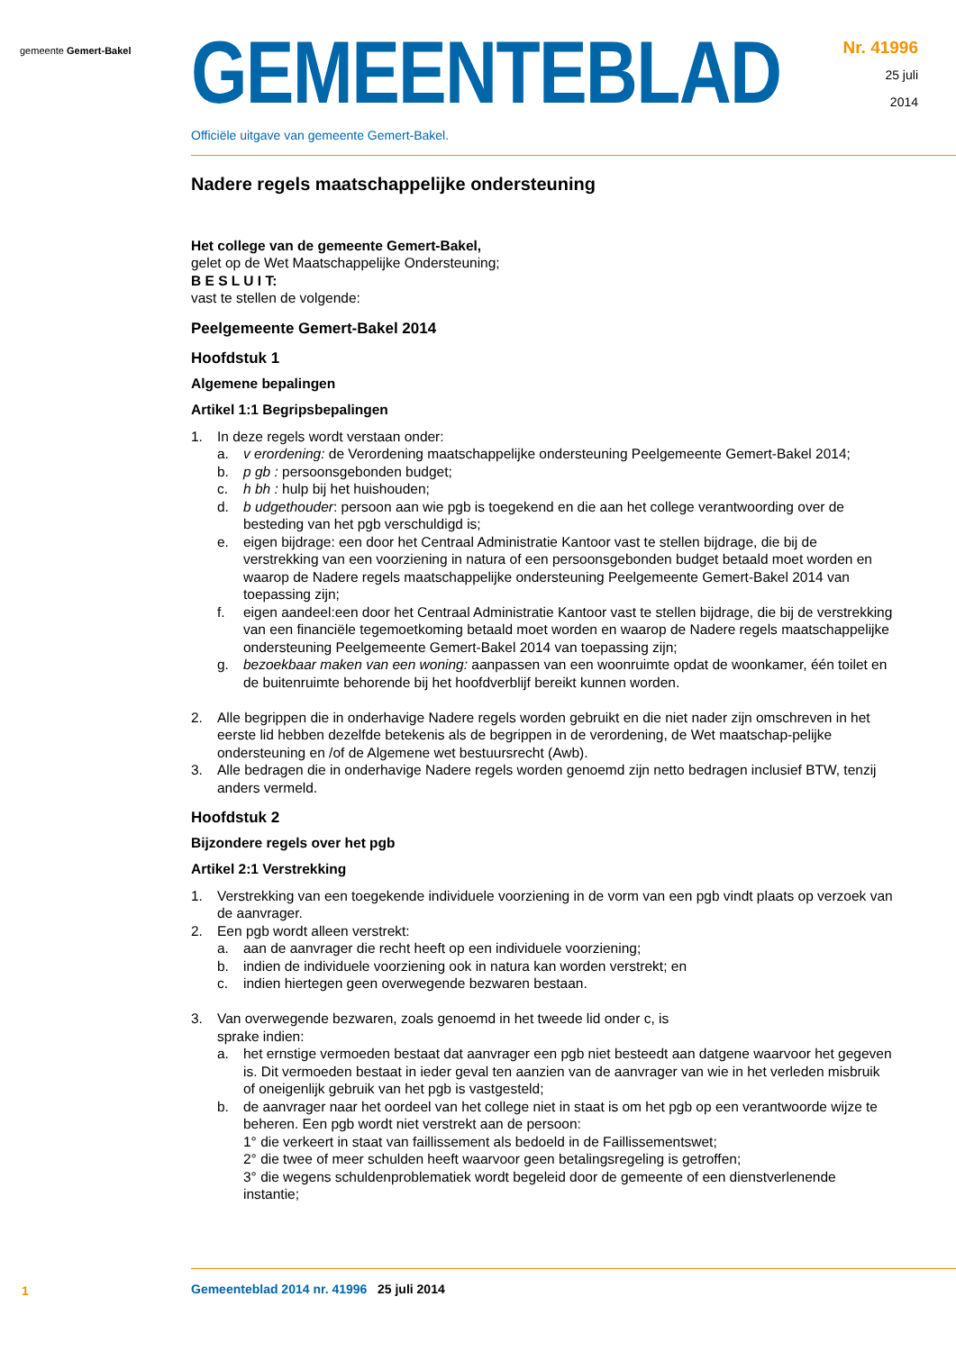gemeente Gemert-Bakel
GEMEENTEBLAD
Officiële uitgave van gemeente Gemert-Bakel.
Nr. 41996
25 juli
2014
Nadere regels maatschappelijke ondersteuning
Het college van de gemeente Gemert-Bakel,
gelet op de Wet Maatschappelijke Ondersteuning;
B E S L U I T:
vast te stellen de volgende:
Peelgemeente Gemert-Bakel 2014
Hoofdstuk 1
Algemene bepalingen
Artikel 1:1 Begripsbepalingen
1. In deze regels wordt verstaan onder:
a. v erordening: de Verordening maatschappelijke ondersteuning Peelgemeente Gemert-Bakel 2014;
b. p gb : persoonsgebonden budget;
c. h bh : hulp bij het huishouden;
d. b udgethouder: persoon aan wie pgb is toegekend en die aan het college verantwoording over de besteding van het pgb verschuldigd is;
e. eigen bijdrage: een door het Centraal Administratie Kantoor vast te stellen bijdrage, die bij de verstrekking van een voorziening in natura of een persoonsgebonden budget betaald moet worden en waarop de Nadere regels maatschappelijke ondersteuning Peelgemeente Gemert-Bakel 2014 van toepassing zijn;
f. eigen aandeel:een door het Centraal Administratie Kantoor vast te stellen bijdrage, die bij de verstrekking van een financiële tegemoetkoming betaald moet worden en waarop de Nadere regels maatschappelijke ondersteuning Peelgemeente Gemert-Bakel 2014 van toepassing zijn;
g. bezoekbaar maken van een woning: aanpassen van een woonruimte opdat de woonkamer, één toilet en de buitenruimte behorende bij het hoofdverblijf bereikt kunnen worden.
2. Alle begrippen die in onderhavige Nadere regels worden gebruikt en die niet nader zijn omschreven in het eerste lid hebben dezelfde betekenis als de begrippen in de verordening, de Wet maatschap-pelijke ondersteuning en /of de Algemene wet bestuursrecht (Awb).
3. Alle bedragen die in onderhavige Nadere regels worden genoemd zijn netto bedragen inclusief BTW, tenzij anders vermeld.
Hoofdstuk 2
Bijzondere regels over het pgb
Artikel 2:1 Verstrekking
1. Verstrekking van een toegekende individuele voorziening in de vorm van een pgb vindt plaats op verzoek van de aanvrager.
2. Een pgb wordt alleen verstrekt:
a. aan de aanvrager die recht heeft op een individuele voorziening;
b. indien de individuele voorziening ook in natura kan worden verstrekt; en
c. indien hiertegen geen overwegende bezwaren bestaan.
3. Van overwegende bezwaren, zoals genoemd in het tweede lid onder c, is
sprake indien:
a. het ernstige vermoeden bestaat dat aanvrager een pgb niet besteedt aan datgene waarvoor het gegeven is. Dit vermoeden bestaat in ieder geval ten aanzien van de aanvrager van wie in het verleden misbruik of oneigenlijk gebruik van het pgb is vastgesteld;
b. de aanvrager naar het oordeel van het college niet in staat is om het pgb op een verantwoorde wijze te beheren. Een pgb wordt niet verstrekt aan de persoon:
1° die verkeert in staat van faillissement als bedoeld in de Faillissementswet;
2° die twee of meer schulden heeft waarvoor geen betalingsregeling is getroffen;
3° die wegens schuldenproblematiek wordt begeleid door de gemeente of een dienstverlenende instantie;
1
Gemeenteblad 2014 nr. 41996 25 juli 2014